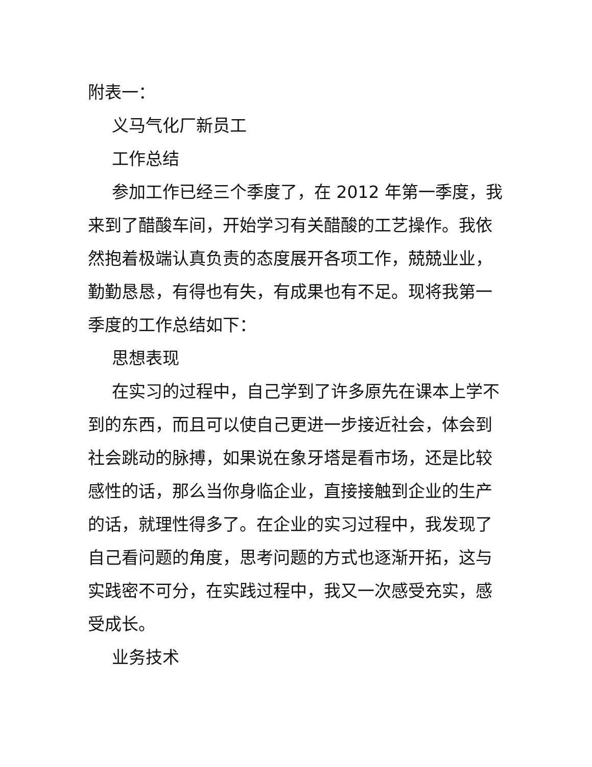附表一：
义马气化厂新员工
工作总结
参加工作已经三个季度了，在 2012 年第一季度，我来到了醋酸车间，开始学习有关醋酸的工艺操作。我依然抱着极端认真负责的态度展开各项工作，兢兢业业，勤勤恳恳，有得也有失，有成果也有不足。现将我第一季度的工作总结如下：
思想表现
在实习的过程中，自己学到了许多原先在课本上学不到的东西，而且可以使自己更进一步接近社会，体会到社会跳动的脉搏，如果说在象牙塔是看市场，还是比较感性的话，那么当你身临企业，直接接触到企业的生产的话，就理性得多了。在企业的实习过程中，我发现了自己看问题的角度，思考问题的方式也逐渐开拓，这与实践密不可分，在实践过程中，我又一次感受充实，感受成长。
业务技术